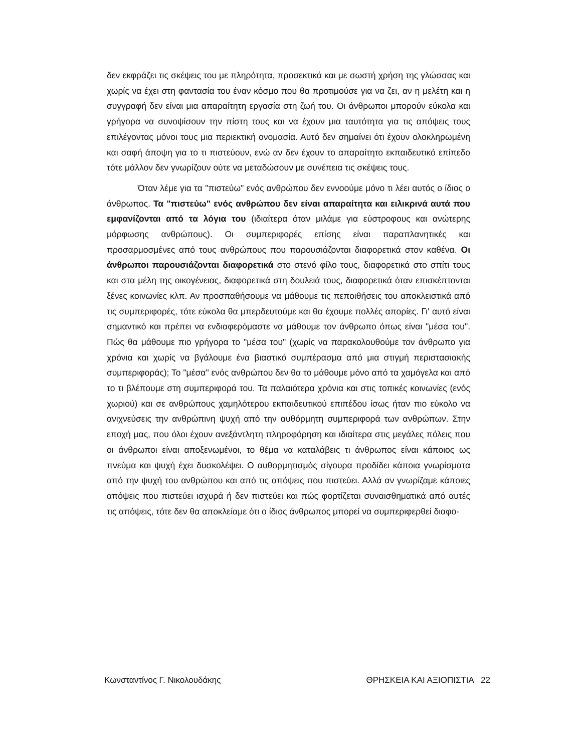δεν εκφράζει τις σκέψεις του με πληρότητα, προσεκτικά και με σωστή χρήση της γλώσσας και χωρίς να έχει στη φαντασία του έναν κόσμο που θα προτιμούσε για να ζει, αν η μελέτη και η συγγραφή δεν είναι μια απαραίτητη εργασία στη ζωή του. Οι άνθρωποι μπορούν εύκολα και γρήγορα να συνοψίσουν την πίστη τους και να έχουν μια ταυτότητα για τις απόψεις τους επιλέγοντας μόνοι τους μια περιεκτική ονομασία. Αυτό δεν σημαίνει ότι έχουν ολοκληρωμένη και σαφή άποψη για το τι πιστεύουν, ενώ αν δεν έχουν το απαραίτητο εκπαιδευτικό επίπεδο τότε μάλλον δεν γνωρίζουν ούτε να μεταδώσουν με συνέπεια τις σκέψεις τους.
Όταν λέμε για τα "πιστεύω" ενός ανθρώπου δεν εννοούμε μόνο τι λέει αυτός ο ίδιος ο άνθρωπος. Τα "πιστεύω" ενός ανθρώπου δεν είναι απαραίτητα και ειλικρινά αυτά που εμφανίζονται από τα λόγια του (ιδιαίτερα όταν μιλάμε για εύστροφους και ανώτερης μόρφωσης ανθρώπους). Οι συμπεριφορές επίσης είναι παραπλανητικές και προσαρμοσμένες από τους ανθρώπους που παρουσιάζονται διαφορετικά στον καθένα. Οι άνθρωποι παρουσιάζονται διαφορετικά στο στενό φίλο τους, διαφορετικά στο σπίτι τους και στα μέλη της οικογένειας, διαφορετικά στη δουλειά τους, διαφορετικά όταν επισκέπτονται ξένες κοινωνίες κλπ. Αν προσπαθήσουμε να μάθουμε τις πεποιθήσεις του αποκλειστικά από τις συμπεριφορές, τότε εύκολα θα μπερδευτούμε και θα έχουμε πολλές απορίες. Γι' αυτό είναι σημαντικό και πρέπει να ενδιαφερόμαστε να μάθουμε τον άνθρωπο όπως είναι "μέσα του". Πώς θα μάθουμε πιο γρήγορα το "μέσα του" (χωρίς να παρακολουθούμε τον άνθρωπο για χρόνια και χωρίς να βγάλουμε ένα βιαστικό συμπέρασμα από μια στιγμή περιστασιακής συμπεριφοράς); Το "μέσα" ενός ανθρώπου δεν θα το μάθουμε μόνο από τα χαμόγελα και από το τι βλέπουμε στη συμπεριφορά του. Τα παλαιότερα χρόνια και στις τοπικές κοινωνίες (ενός χωριού) και σε ανθρώπους χαμηλότερου εκπαιδευτικού επιπέδου ίσως ήταν πιο εύκολο να ανιχνεύσεις την ανθρώπινη ψυχή από την αυθόρμητη συμπεριφορά των ανθρώπων. Στην εποχή μας, που όλοι έχουν ανεξάντλητη πληροφόρηση και ιδιαίτερα στις μεγάλες πόλεις που οι άνθρωποι είναι αποξενωμένοι, το θέμα να καταλάβεις τι άνθρωπος είναι κάποιος ως πνεύμα και ψυχή έχει δυσκολέψει. Ο αυθορμητισμός σίγουρα προδίδει κάποια γνωρίσματα από την ψυχή του ανθρώπου και από τις απόψεις που πιστεύει. Αλλά αν γνωρίζαμε κάποιες απόψεις που πιστεύει ισχυρά ή δεν πιστεύει και πώς φορτίζεται συναισθηματικά από αυτές τις απόψεις, τότε δεν θα αποκλείαμε ότι ο ίδιος άνθρωπος μπορεί να συμπεριφερθεί διαφο-
Κωνσταντίνος Γ. Νικολουδάκης ΘΡΗΣΚΕΙΑ ΚΑΙ ΑΞΙΟΠΙΣΤΙΑ 22